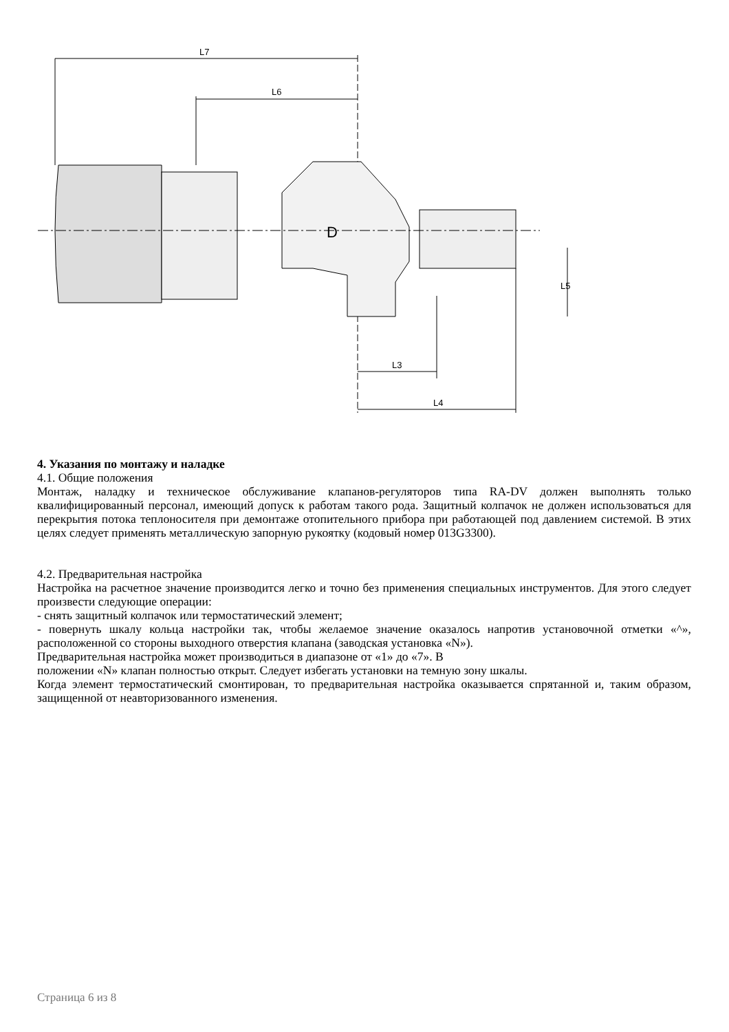L7
L6
D
L5
L3
L4
4. Указания по монтажу и наладке
4.1. Общие положения
Монтаж, наладку и техническое обслуживание клапанов-регуляторов типа RA-DV должен выполнять только квалифицированный персонал, имеющий допуск к работам такого рода. Защитный колпачок не должен использоваться для перекрытия потока теплоносителя при демонтаже отопительного прибора при работающей под давлением системой. В этих целях следует применять металлическую запорную рукоятку (кодовый номер 013G3300).
4.2. Предварительная настройка
Настройка на расчетное значение производится легко и точно без применения специальных инструментов. Для этого следует произвести следующие операции:
- снять защитный колпачок или термостатический элемент;
- повернуть шкалу кольца настройки так, чтобы желаемое значение оказалось напротив установочной отметки «^», расположенной со стороны выходного отверстия клапана (заводская установка «N»).
Предварительная настройка может производиться в диапазоне от «1» до «7». В
положении «N» клапан полностью открыт. Следует избегать установки на темную зону шкалы.
Когда элемент термостатический смонтирован, то предварительная настройка оказывается спрятанной и, таким образом, защищенной от неавторизованного изменения.
Страница 6 из 8